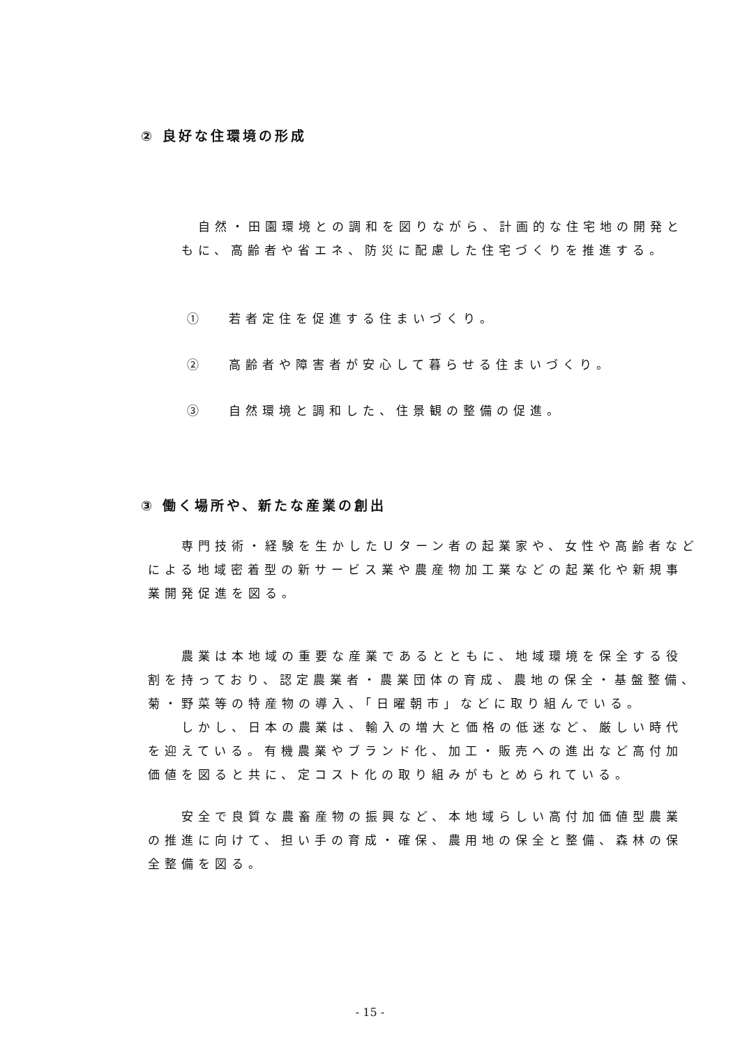② 良好な住環境の形成
　自然・田園環境との調和を図りながら、計画的な住宅地の開発ともに、高齢者や省エネ、防災に配慮した住宅づくりを推進する。
①　 若者定住を促進する住まいづくり。
②　 高齢者や障害者が安心して暮らせる住まいづくり。
③　 自然環境と調和した、住景観の整備の促進。
③ 働く場所や、新たな産業の創出
　　専門技術・経験を生かしたＵターン者の起業家や、女性や高齢者などによる地域密着型の新サービス業や農産物加工業などの起業化や新規事業開発促進を図る。
　　農業は本地域の重要な産業であるとともに、地域環境を保全する役割を持っており、認定農業者・農業団体の育成、農地の保全・基盤整備、菊・野菜等の特産物の導入、「日曜朝市」などに取り組んでいる。
　　しかし、日本の農業は、輸入の増大と価格の低迷など、厳しい時代を迎えている。有機農業やブランド化、加工・販売への進出など高付加価値を図ると共に、定コスト化の取り組みがもとめられている。
　　安全で良質な農畜産物の振興など、本地域らしい高付加価値型農業の推進に向けて、担い手の育成・確保、農用地の保全と整備、森林の保全整備を図る。
- 15 -